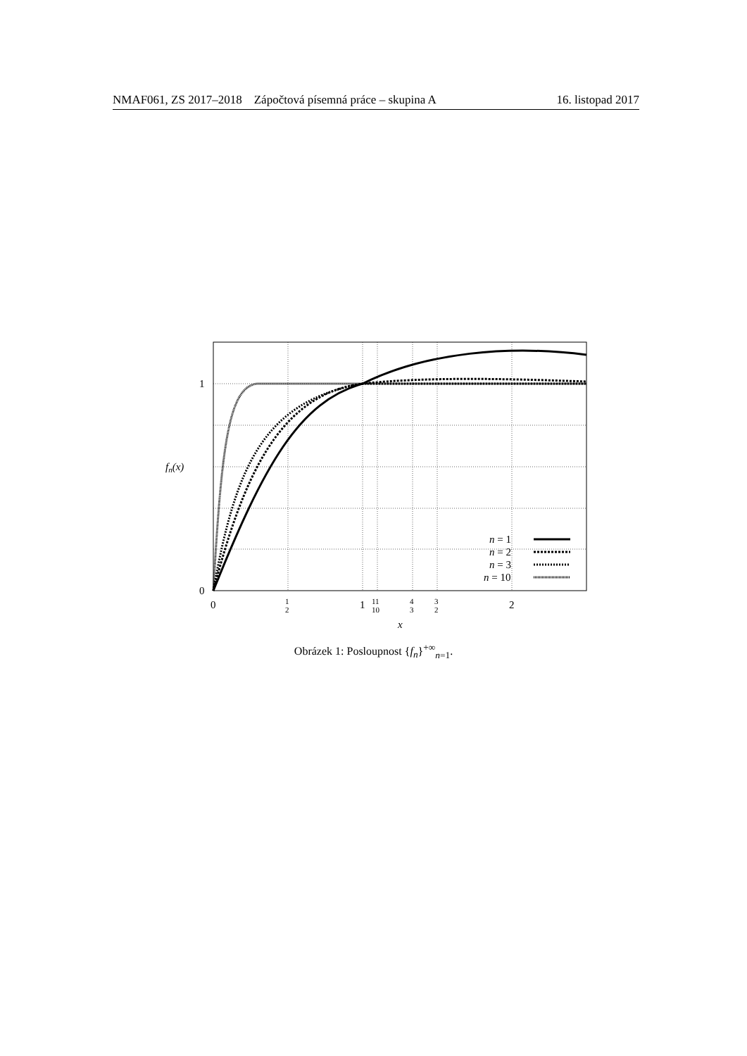NMAF061, ZS 2017–2018 Zápočtová písemná práce – skupina A 16. listopad 2017
1
0
fn(x)
0
1
2
1
11
10
4
3
3
2
2
x
n = 1
n = 2
n = 3
n = 10
Obrázek 1: Posloupnost {f<sub>n</sub>}<sup>+∞</sup><sub>n=1</sub>.